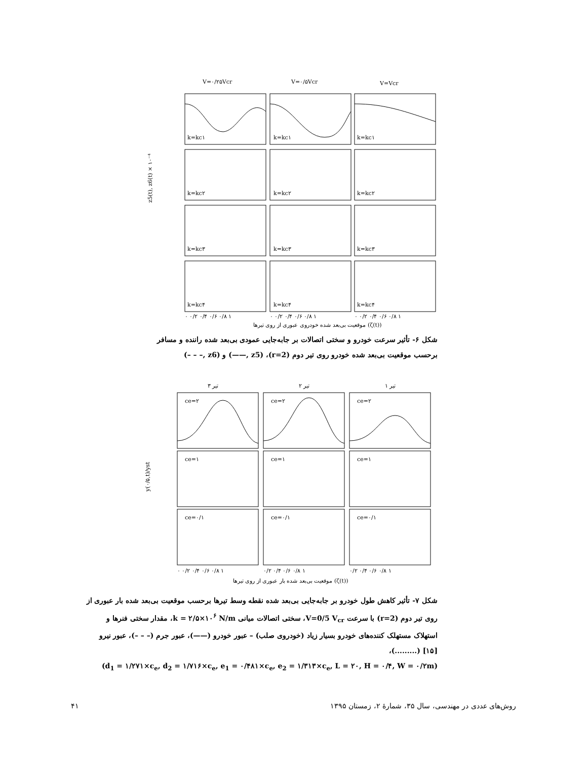V=۰/۲۵Vcr
V=۰/۵Vcr
V=Vcr
k=kc۱
k=kc۱
k=kc۱
k=kc۲
k=kc۲
k=kc۲
k=kc۳
k=kc۳
k=kc۳
k=kc۴
k=kc۴
k=kc۴
۰ ۰/۲ ۰/۴ ۰/۶ ۰/۸ ۱
۰ ۰/۲ ۰/۴ ۰/۶ ۰/۸ ۱
۰ ۰/۲ ۰/۴ ۰/۶ ۰/۸ ۱
موقعیت بی‌بعد شده خودروی عبوری از روی تیرها (ζ(t))
z5(t), z6(t) × ۱۰⁻⁴
شکل ۶- تأثیر سرعت خودرو و سختی اتصالات بر جابه‌جایی عمودی بی‌بعد شده راننده و مسافر برحسب موقعیت بی‌بعد شده خودرو روی تیر دوم (r=2)، (z5 ,——) و (z6 ,– – –)
تیر ۳
تیر ۲
تیر ۱
ce=۲
ce=۲
ce=۲
ce=۱
ce=۱
ce=۱
ce=۰/۱
ce=۰/۱
ce=۰/۱
۰ ۰/۲ ۰/۴ ۰/۶ ۰/۸ ۱
۰/۲ ۰/۴ ۰/۶ ۰/۸ ۱
۰/۲ ۰/۴ ۰/۶ ۰/۸ ۱
موقعیت بی‌بعد شده بار عبوری از روی تیرها (ζ(t))
y(۰/۵,t)/yst
شکل ۷- تأثیر کاهش طول خودرو بر جابه‌جایی بی‌بعد شده نقطه وسط تیرها برحسب موقعیت بی‌بعد شده بار عبوری از روی تیر دوم (r=2) با سرعت V=0/5 V<sub>cr</sub>، سختی اتصالات میانی k = ۲/۵×۱۰<sup>۶</sup> N/m، مقدار سختی فنرها و استهلاک مستهلک کننده‌های خودرو بسیار زیاد (خودروی صلب) – عبور خودرو (——)، عبور جرم (– – –)، عبور نیرو [۱۵] (.........)،
(d<sub>1</sub> = ۱/۲۷۱×c<sub>e</sub>, d<sub>2</sub> = ۱/۷۱۶×c<sub>e</sub>, e<sub>1</sub> = ۰/۴۸۱×c<sub>e</sub>, e<sub>2</sub> = ۱/۳۱۳×c<sub>e</sub>, L = ۲۰, H = ۰/۴, W = ۰/۲m)
روش‌های عددی در مهندسی، سال ۳۵، شمارهٔ ۲، زمستان ۱۳۹۵ ۴۱